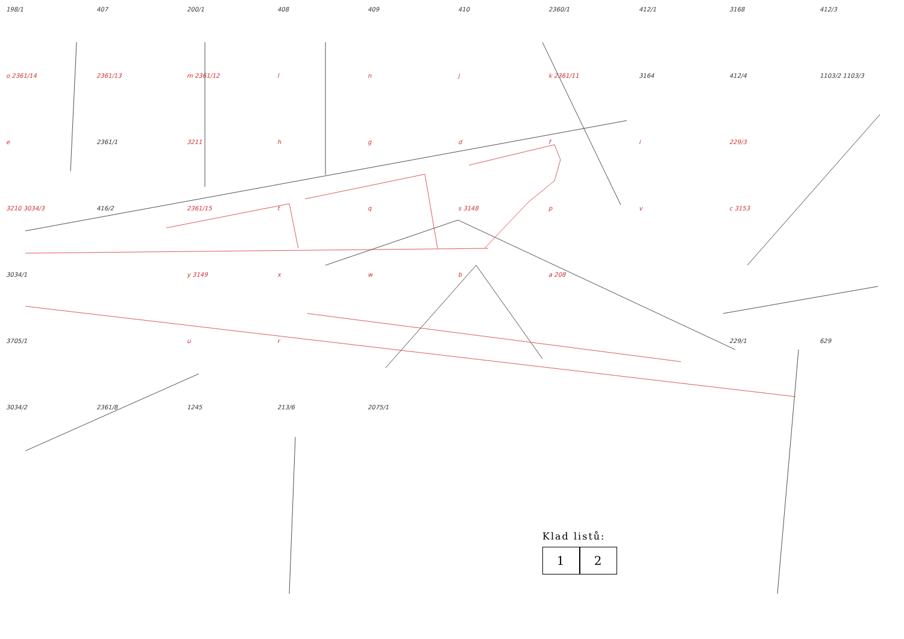198/1
407
200/1
408
409
410
2360/1
412/1
3168
412/3
o 2361/14
2361/13
m 2361/12
l
n
j
k 2361/11
3164
412/4
1103/2 1103/3
e
2361/1
3211
h
g
d
f
i
229/3
3210 3034/3
416/2
2361/15
t
q
s 3148
p
v
c 3153
3034/1
y 3149
x
w
b
a 208
3705/1
u
r
229/1
629
3034/2
2361/8
1245
213/6
2075/1
Klad listů:
1 2